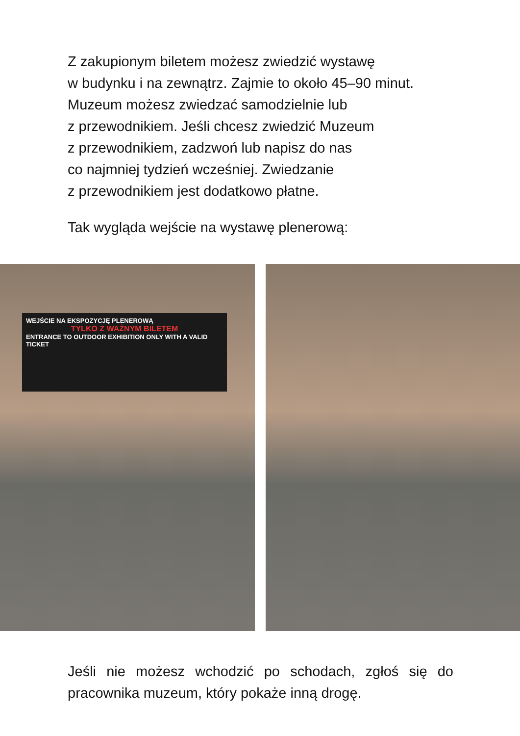Z zakupionym biletem możesz zwiedzić wystawę
w budynku i na zewnątrz. Zajmie to około 45–90 minut.
Muzeum możesz zwiedzać samodzielnie lub
z przewodnikiem. Jeśli chcesz zwiedzić Muzeum
z przewodnikiem, zadzwoń lub napisz do nas
co najmniej tydzień wcześniej. Zwiedzanie
z przewodnikiem jest dodatkowo płatne.
Tak wygląda wejście na wystawę plenerową:
WEJŚCIE NA EKSPOZYCJĘ PLENEROWĄ
TYLKO Z WAŻNYM BILETEM
ENTRANCE TO OUTDOOR EXHIBITION ONLY WITH A VALID TICKET
Jeśli nie możesz wchodzić po schodach, zgłoś się do pracownika muzeum, który pokaże inną drogę.